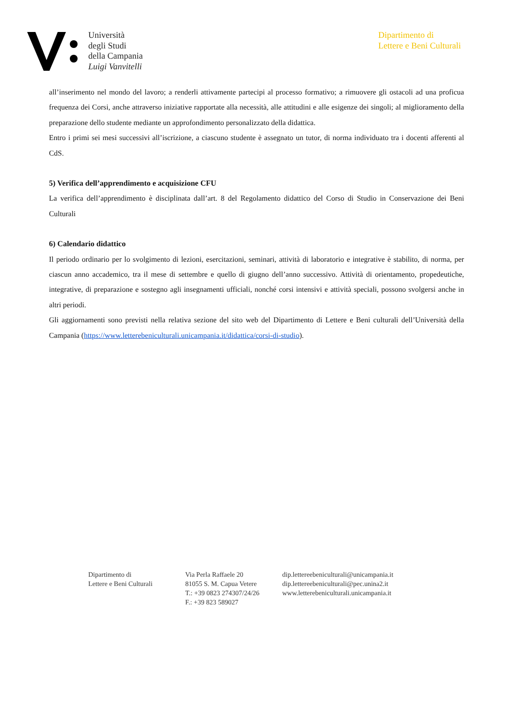Università
degli Studi
della Campania
Luigi Vanvitelli
Dipartimento di
Lettere e Beni Culturali
all’inserimento nel mondo del lavoro; a renderli attivamente partecipi al processo formativo; a rimuovere gli ostacoli ad una proficua frequenza dei Corsi, anche attraverso iniziative rapportate alla necessità, alle attitudini e alle esigenze dei singoli; al miglioramento della preparazione dello studente mediante un approfondimento personalizzato della didattica.
Entro i primi sei mesi successivi all’iscrizione, a ciascuno studente è assegnato un tutor, di norma individuato tra i docenti afferenti al CdS.
5) Verifica dell’apprendimento e acquisizione CFU
La verifica dell’apprendimento è disciplinata dall’art. 8 del Regolamento didattico del Corso di Studio in Conservazione dei Beni Culturali
6) Calendario didattico
Il periodo ordinario per lo svolgimento di lezioni, esercitazioni, seminari, attività di laboratorio e integrative è stabilito, di norma, per ciascun anno accademico, tra il mese di settembre e quello di giugno dell’anno successivo. Attività di orientamento, propedeutiche, integrative, di preparazione e sostegno agli insegnamenti ufficiali, nonché corsi intensivi e attività speciali, possono svolgersi anche in altri periodi.
Gli aggiornamenti sono previsti nella relativa sezione del sito web del Dipartimento di Lettere e Beni culturali dell’Università della Campania (https://www.letterebeniculturali.unicampania.it/didattica/corsi-di-studio).
Dipartimento di
Lettere e Beni Culturali
Via Perla Raffaele 20
81055 S. M. Capua Vetere
T.: +39 0823 274307/24/26
F.: +39 823 589027
dip.lettereebeniculturali@unicampania.it
dip.lettereebeniculturali@pec.unina2.it
www.letterebeniculturali.unicampania.it